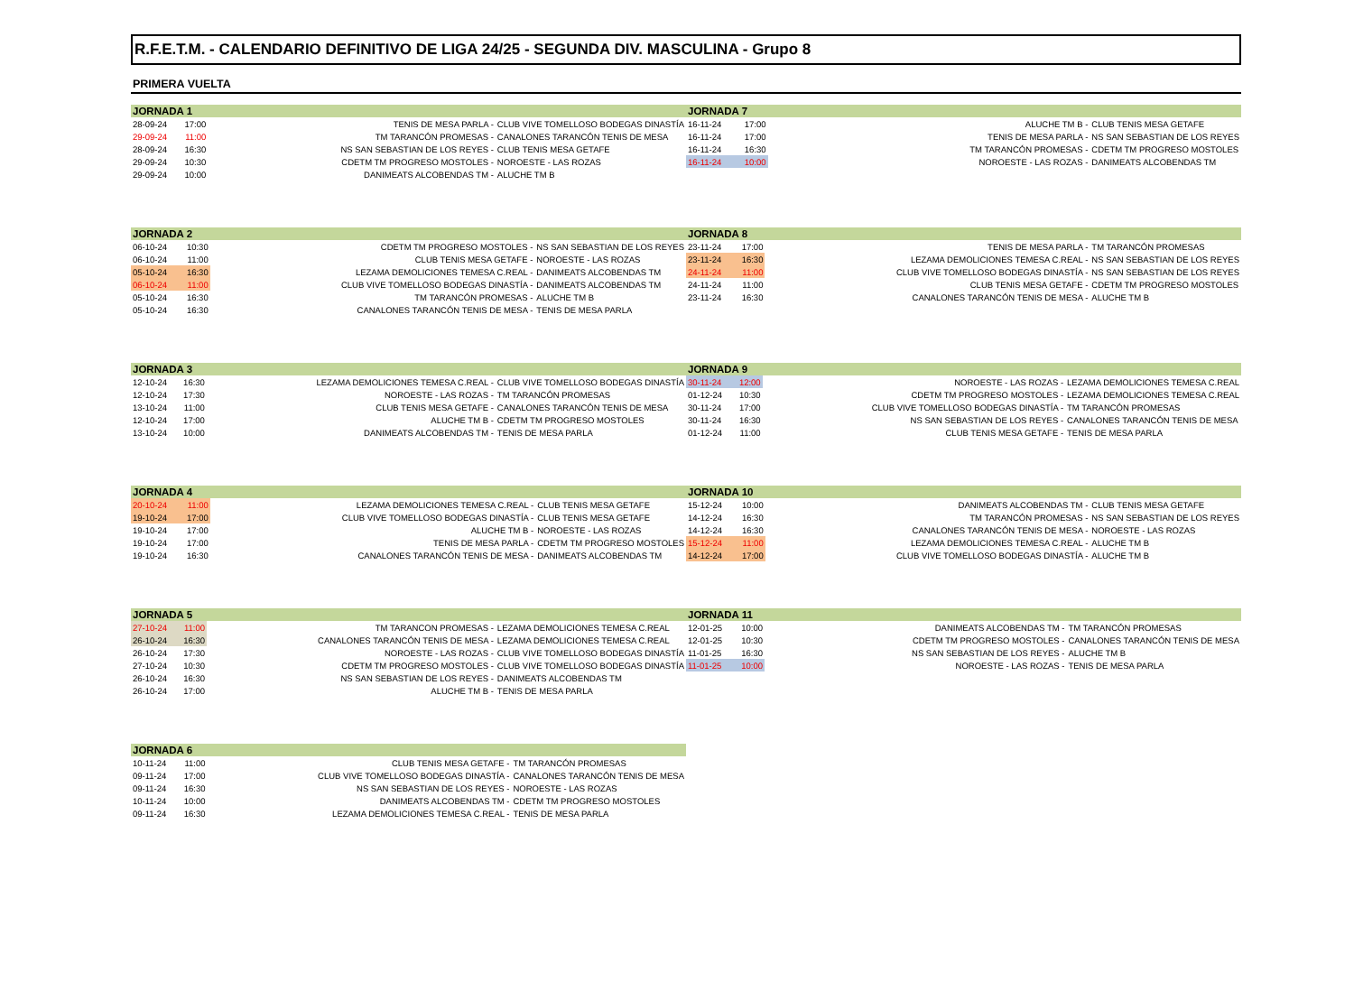R.F.E.T.M. - CALENDARIO DEFINITIVO DE LIGA 24/25 - SEGUNDA DIV. MASCULINA - Grupo 8
PRIMERA VUELTA
| JORNADA 1 | | | |
| --- | --- | --- | --- |
| 28-09-24 | 17:00 | TENIS DE MESA PARLA - | CLUB VIVE TOMELLOSO BODEGAS DINASTÍA |
| 29-09-24 | 11:00 | TM TARANCÓN PROMESAS - | CANALONES TARANCÓN TENIS DE MESA |
| 28-09-24 | 16:30 | NS SAN SEBASTIAN DE LOS REYES - | CLUB TENIS MESA GETAFE |
| 29-09-24 | 10:30 | CDETM TM PROGRESO MOSTOLES - | NOROESTE - LAS ROZAS |
| 29-09-24 | 10:00 | DANIMEATS ALCOBENDAS TM - | ALUCHE TM B |
| JORNADA 2 | | | |
| --- | --- | --- | --- |
| 06-10-24 | 10:30 | CDETM TM PROGRESO MOSTOLES - | NS SAN SEBASTIAN DE LOS REYES |
| 06-10-24 | 11:00 | CLUB TENIS MESA GETAFE - | NOROESTE - LAS ROZAS |
| 05-10-24 | 16:30 | LEZAMA DEMOLICIONES TEMESA C.REAL - | DANIMEATS ALCOBENDAS TM |
| 06-10-24 | 11:00 | CLUB VIVE TOMELLOSO BODEGAS DINASTÍA - | DANIMEATS ALCOBENDAS TM |
| 05-10-24 | 16:30 | TM TARANCÓN PROMESAS - | ALUCHE TM B |
| 05-10-24 | 16:30 | CANALONES TARANCÓN TENIS DE MESA - | TENIS DE MESA PARLA |
| JORNADA 3 | | | |
| --- | --- | --- | --- |
| 12-10-24 | 16:30 | LEZAMA DEMOLICIONES TEMESA C.REAL - | CLUB VIVE TOMELLOSO BODEGAS DINASTÍA |
| 12-10-24 | 17:30 | NOROESTE - LAS ROZAS - | TM TARANCÓN PROMESAS |
| 13-10-24 | 11:00 | CLUB TENIS MESA GETAFE - | CANALONES TARANCÓN TENIS DE MESA |
| 12-10-24 | 17:00 | ALUCHE TM B - | CDETM TM PROGRESO MOSTOLES |
| 13-10-24 | 10:00 | DANIMEATS ALCOBENDAS TM - | TENIS DE MESA PARLA |
| JORNADA 4 | | | |
| --- | --- | --- | --- |
| 20-10-24 | 11:00 | LEZAMA DEMOLICIONES TEMESA C.REAL - | CLUB TENIS MESA GETAFE |
| 19-10-24 | 17:00 | CLUB VIVE TOMELLOSO BODEGAS DINASTÍA - | CLUB TENIS MESA GETAFE |
| 19-10-24 | 17:00 | ALUCHE TM B - | NOROESTE - LAS ROZAS |
| 19-10-24 | 17:00 | TENIS DE MESA PARLA - | CDETM TM PROGRESO MOSTOLES |
| 19-10-24 | 16:30 | CANALONES TARANCÓN TENIS DE MESA - | DANIMEATS ALCOBENDAS TM |
| JORNADA 5 | | | |
| --- | --- | --- | --- |
| 27-10-24 | 11:00 | TM TARANCON PROMESAS - | LEZAMA DEMOLICIONES TEMESA C.REAL |
| 26-10-24 | 16:30 | CANALONES TARANCÓN TENIS DE MESA - | LEZAMA DEMOLICIONES TEMESA C.REAL |
| 26-10-24 | 17:30 | NOROESTE - LAS ROZAS - | CLUB VIVE TOMELLOSO BODEGAS DINASTÍA |
| 27-10-24 | 10:30 | CDETM TM PROGRESO MOSTOLES - | CLUB VIVE TOMELLOSO BODEGAS DINASTÍA |
| 26-10-24 | 16:30 | NS SAN SEBASTIAN DE LOS REYES - | DANIMEATS ALCOBENDAS TM |
| 26-10-24 | 17:00 | ALUCHE TM B - | TENIS DE MESA PARLA |
| JORNADA 6 | | | |
| --- | --- | --- | --- |
| 10-11-24 | 11:00 | CLUB TENIS MESA GETAFE - | TM TARANCÓN PROMESAS |
| 09-11-24 | 17:00 | CLUB VIVE TOMELLOSO BODEGAS DINASTÍA - | CANALONES TARANCÓN TENIS DE MESA |
| 09-11-24 | 16:30 | NS SAN SEBASTIAN DE LOS REYES - | NOROESTE - LAS ROZAS |
| 10-11-24 | 10:00 | DANIMEATS ALCOBENDAS TM - | CDETM TM PROGRESO MOSTOLES |
| 09-11-24 | 16:30 | LEZAMA DEMOLICIONES TEMESA C.REAL - | TENIS DE MESA PARLA |
| JORNADA 7 | | | |
| --- | --- | --- | --- |
| 16-11-24 | 17:00 | ALUCHE TM B - | CLUB TENIS MESA GETAFE |
| 16-11-24 | 17:00 | TENIS DE MESA PARLA - | NS SAN SEBASTIAN DE LOS REYES |
| 16-11-24 | 16:30 | TM TARANCÓN PROMESAS - | CDETM TM PROGRESO MOSTOLES |
| 16-11-24 | 10:00 | NOROESTE - LAS ROZAS - | DANIMEATS ALCOBENDAS TM |
| JORNADA 8 | | | |
| --- | --- | --- | --- |
| 23-11-24 | 17:00 | TENIS DE MESA PARLA - | TM TARANCÓN PROMESAS |
| 23-11-24 | 16:30 | LEZAMA DEMOLICIONES TEMESA C.REAL - | NS SAN SEBASTIAN DE LOS REYES |
| 24-11-24 | 11:00 | CLUB VIVE TOMELLOSO BODEGAS DINASTÍA - | NS SAN SEBASTIAN DE LOS REYES |
| 24-11-24 | 11:00 | CLUB TENIS MESA GETAFE - | CDETM TM PROGRESO MOSTOLES |
| 23-11-24 | 16:30 | CANALONES TARANCÓN TENIS DE MESA - | ALUCHE TM B |
| JORNADA 9 | | | |
| --- | --- | --- | --- |
| 30-11-24 | 12:00 | NOROESTE - LAS ROZAS - | LEZAMA DEMOLICIONES TEMESA C.REAL |
| 01-12-24 | 10:30 | CDETM TM PROGRESO MOSTOLES - | LEZAMA DEMOLICIONES TEMESA C.REAL |
| 30-11-24 | 17:00 | CLUB VIVE TOMELLOSO BODEGAS DINASTÍA - | TM TARANCÓN PROMESAS |
| 30-11-24 | 16:30 | NS SAN SEBASTIAN DE LOS REYES - | CANALONES TARANCÓN TENIS DE MESA |
| 01-12-24 | 11:00 | CLUB TENIS MESA GETAFE - | TENIS DE MESA PARLA |
| JORNADA 10 | | | |
| --- | --- | --- | --- |
| 15-12-24 | 10:00 | DANIMEATS ALCOBENDAS TM - | CLUB TENIS MESA GETAFE |
| 14-12-24 | 16:30 | TM TARANCÓN PROMESAS - | NS SAN SEBASTIAN DE LOS REYES |
| 14-12-24 | 16:30 | CANALONES TARANCÓN TENIS DE MESA - | NOROESTE - LAS ROZAS |
| 15-12-24 | 11:00 | LEZAMA DEMOLICIONES TEMESA C.REAL - | ALUCHE TM B |
| 14-12-24 | 17:00 | CLUB VIVE TOMELLOSO BODEGAS DINASTÍA - | ALUCHE TM B |
| JORNADA 11 | | | |
| --- | --- | --- | --- |
| 12-01-25 | 10:00 | DANIMEATS ALCOBENDAS TM - | TM TARANCÓN PROMESAS |
| 12-01-25 | 10:30 | CDETM TM PROGRESO MOSTOLES - | CANALONES TARANCÓN TENIS DE MESA |
| 11-01-25 | 16:30 | NS SAN SEBASTIAN DE LOS REYES - | ALUCHE TM B |
| 11-01-25 | 10:00 | NOROESTE - LAS ROZAS - | TENIS DE MESA PARLA |